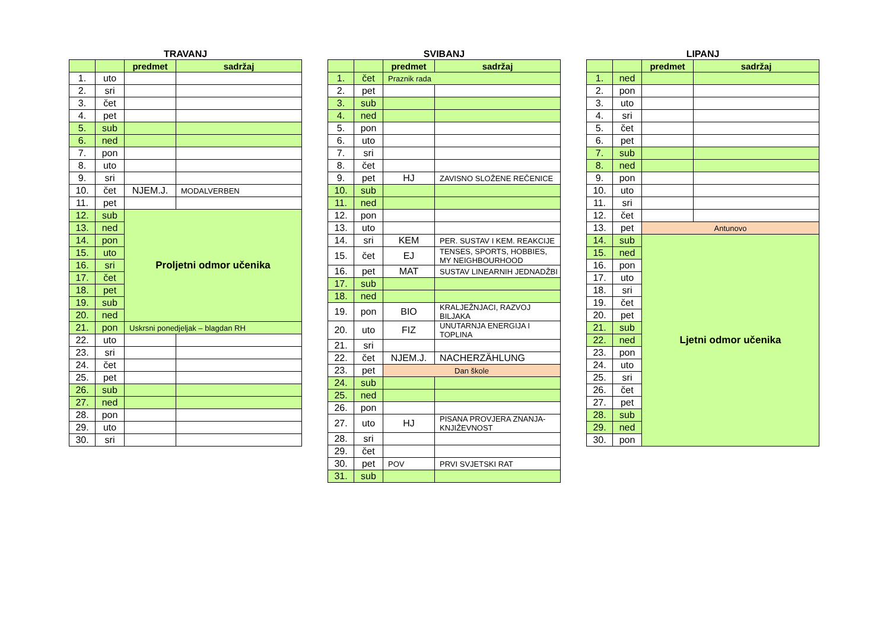TRAVANJ
| | | predmet | sadržaj |
| --- | --- | --- | --- |
| 1. | uto | | |
| 2. | sri | | |
| 3. | čet | | |
| 4. | pet | | |
| 5. | sub | | |
| 6. | ned | | |
| 7. | pon | | |
| 8. | uto | | |
| 9. | sri | | |
| 10. | čet | NJEM.J. | MODALVERBEN |
| 11. | pet | | |
| 12. | sub | Proljetni odmor učenika | |
| 13. | ned | | |
| 14. | pon | | |
| 15. | uto | | |
| 16. | sri | | |
| 17. | čet | | |
| 18. | pet | | |
| 19. | sub | | |
| 20. | ned | | |
| 21. | pon | Uskrsni ponedjeljak – blagdan RH | |
| 22. | uto | | |
| 23. | sri | | |
| 24. | čet | | |
| 25. | pet | | |
| 26. | sub | | |
| 27. | ned | | |
| 28. | pon | | |
| 29. | uto | | |
| 30. | sri | | |
SVIBANJ
| | | predmet | sadržaj |
| --- | --- | --- | --- |
| 1. | čet | Praznik rada | |
| 2. | pet | | |
| 3. | sub | | |
| 4. | ned | | |
| 5. | pon | | |
| 6. | uto | | |
| 7. | sri | | |
| 8. | čet | | |
| 9. | pet | HJ | ZAVISNO SLOŽENE REČENICE |
| 10. | sub | | |
| 11. | ned | | |
| 12. | pon | | |
| 13. | uto | | |
| 14. | sri | KEM | PER. SUSTAV I KEM. REAKCIJE |
| 15. | čet | EJ | TENSES, SPORTS, HOBBIES, MY NEIGHBOURHOOD |
| 16. | pet | MAT | SUSTAV LINEARNIH JEDNADŽBI |
| 17. | sub | | |
| 18. | ned | | |
| 19. | pon | BIO | KRALJEŽNJACI, RAZVOJ BILJAKA |
| 20. | uto | FIZ | UNUTARNJA ENERGIJA I TOPLINA |
| 21. | sri | | |
| 22. | čet | NJEM.J. | NACHERZÄHLUNG |
| 23. | pet | Dan škole | |
| 24. | sub | | |
| 25. | ned | | |
| 26. | pon | | |
| 27. | uto | HJ | PISANA PROVJERA ZNANJA-KNJIŽEVNOST |
| 28. | sri | | |
| 29. | čet | | |
| 30. | pet | POV | PRVI SVJETSKI RAT |
| 31. | sub | | |
LIPANJ
| | | predmet | sadržaj |
| --- | --- | --- | --- |
| 1. | ned | | |
| 2. | pon | | |
| 3. | uto | | |
| 4. | sri | | |
| 5. | čet | | |
| 6. | pet | | |
| 7. | sub | | |
| 8. | ned | | |
| 9. | pon | | |
| 10. | uto | | |
| 11. | sri | | |
| 12. | čet | | |
| 13. | pet | Antunovo | |
| 14. | sub | Ljetni odmor učenika | |
| 15. | ned | | |
| 16. | pon | | |
| 17. | uto | | |
| 18. | sri | | |
| 19. | čet | | |
| 20. | pet | | |
| 21. | sub | | |
| 22. | ned | | |
| 23. | pon | | |
| 24. | uto | | |
| 25. | sri | | |
| 26. | čet | | |
| 27. | pet | | |
| 28. | sub | | |
| 29. | ned | | |
| 30. | pon | | |